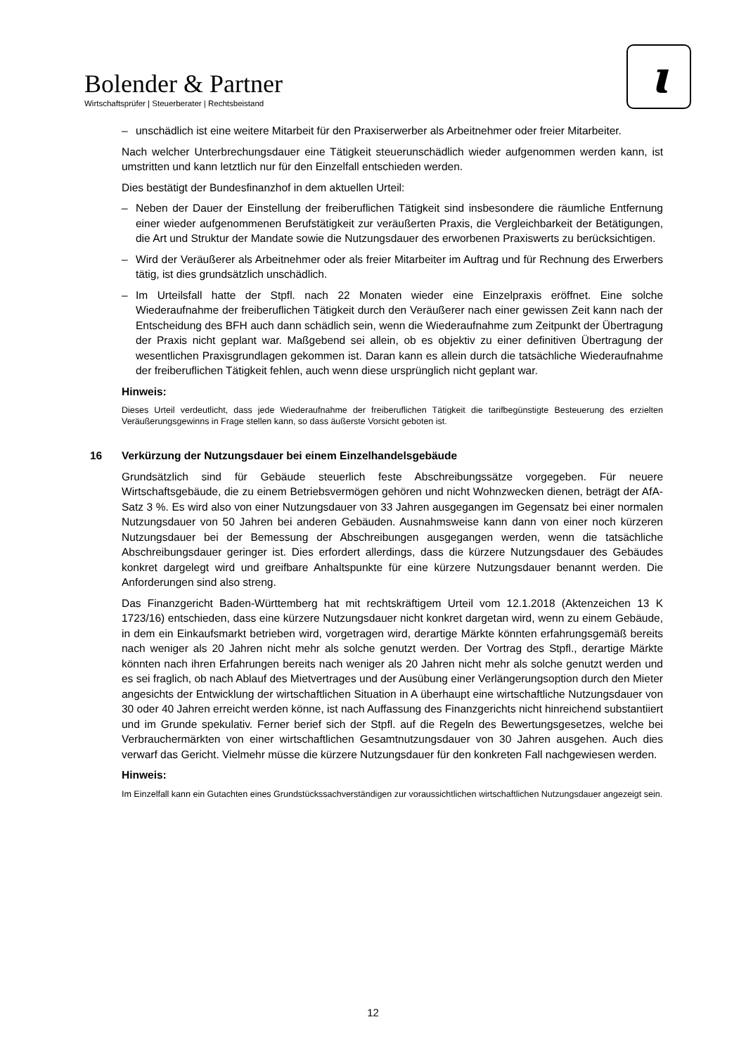Bolender & Partner
Wirtschaftsprüfer | Steuerberater | Rechtsbeistand
ɩ
– unschädlich ist eine weitere Mitarbeit für den Praxiserwerber als Arbeitnehmer oder freier Mitarbeiter.
Nach welcher Unterbrechungsdauer eine Tätigkeit steuerunschädlich wieder aufgenommen werden kann, ist umstritten und kann letztlich nur für den Einzelfall entschieden werden.
Dies bestätigt der Bundesfinanzhof in dem aktuellen Urteil:
– Neben der Dauer der Einstellung der freiberuflichen Tätigkeit sind insbesondere die räumliche Entfernung einer wieder aufgenommenen Berufstätigkeit zur veräußerten Praxis, die Vergleichbarkeit der Betätigungen, die Art und Struktur der Mandate sowie die Nutzungsdauer des erworbenen Praxiswerts zu berücksichtigen.
– Wird der Veräußerer als Arbeitnehmer oder als freier Mitarbeiter im Auftrag und für Rechnung des Erwerbers tätig, ist dies grundsätzlich unschädlich.
– Im Urteilsfall hatte der Stpfl. nach 22 Monaten wieder eine Einzelpraxis eröffnet. Eine solche Wiederaufnahme der freiberuflichen Tätigkeit durch den Veräußerer nach einer gewissen Zeit kann nach der Entscheidung des BFH auch dann schädlich sein, wenn die Wiederaufnahme zum Zeitpunkt der Übertragung der Praxis nicht geplant war. Maßgebend sei allein, ob es objektiv zu einer definitiven Übertragung der wesentlichen Praxisgrundlagen gekommen ist. Daran kann es allein durch die tatsächliche Wiederaufnahme der freiberuflichen Tätigkeit fehlen, auch wenn diese ursprünglich nicht geplant war.
Hinweis:
Dieses Urteil verdeutlicht, dass jede Wiederaufnahme der freiberuflichen Tätigkeit die tarifbegünstigte Besteuerung des erzielten Veräußerungsgewinns in Frage stellen kann, so dass äußerste Vorsicht geboten ist.
16 Verkürzung der Nutzungsdauer bei einem Einzelhandelsgebäude
Grundsätzlich sind für Gebäude steuerlich feste Abschreibungssätze vorgegeben. Für neuere Wirtschaftsgebäude, die zu einem Betriebsvermögen gehören und nicht Wohnzwecken dienen, beträgt der AfA-Satz 3 %. Es wird also von einer Nutzungsdauer von 33 Jahren ausgegangen im Gegensatz bei einer normalen Nutzungsdauer von 50 Jahren bei anderen Gebäuden. Ausnahmsweise kann dann von einer noch kürzeren Nutzungsdauer bei der Bemessung der Abschreibungen ausgegangen werden, wenn die tatsächliche Abschreibungsdauer geringer ist. Dies erfordert allerdings, dass die kürzere Nutzungsdauer des Gebäudes konkret dargelegt wird und greifbare Anhaltspunkte für eine kürzere Nutzungsdauer benannt werden. Die Anforderungen sind also streng.
Das Finanzgericht Baden-Württemberg hat mit rechtskräftigem Urteil vom 12.1.2018 (Aktenzeichen 13 K 1723/16) entschieden, dass eine kürzere Nutzungsdauer nicht konkret dargetan wird, wenn zu einem Gebäude, in dem ein Einkaufsmarkt betrieben wird, vorgetragen wird, derartige Märkte könnten erfahrungsgemäß bereits nach weniger als 20 Jahren nicht mehr als solche genutzt werden. Der Vortrag des Stpfl., derartige Märkte könnten nach ihren Erfahrungen bereits nach weniger als 20 Jahren nicht mehr als solche genutzt werden und es sei fraglich, ob nach Ablauf des Mietvertrages und der Ausübung einer Verlängerungsoption durch den Mieter angesichts der Entwicklung der wirtschaftlichen Situation in A überhaupt eine wirtschaftliche Nutzungsdauer von 30 oder 40 Jahren erreicht werden könne, ist nach Auffassung des Finanzgerichts nicht hinreichend substantiiert und im Grunde spekulativ. Ferner berief sich der Stpfl. auf die Regeln des Bewertungsgesetzes, welche bei Verbrauchermärkten von einer wirtschaftlichen Gesamtnutzungsdauer von 30 Jahren ausgehen. Auch dies verwarf das Gericht. Vielmehr müsse die kürzere Nutzungsdauer für den konkreten Fall nachgewiesen werden.
Hinweis:
Im Einzelfall kann ein Gutachten eines Grundstückssachverständigen zur voraussichtlichen wirtschaftlichen Nutzungsdauer angezeigt sein.
12